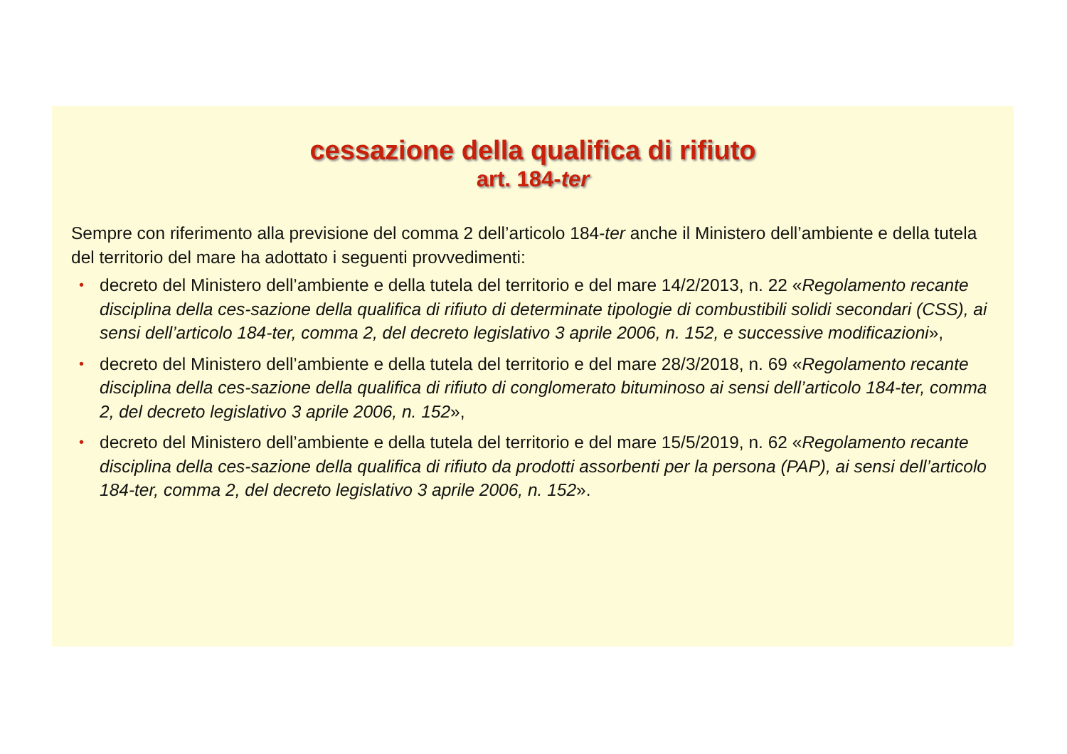cessazione della qualifica di rifiuto
art. 184-ter
Sempre con riferimento alla previsione del comma 2 dell’articolo 184-ter anche il Ministero dell’ambiente e della tutela del territorio del mare ha adottato i seguenti provvedimenti:
• decreto del Ministero dell’ambiente e della tutela del territorio e del mare 14/2/2013, n. 22 «Regolamento recante disciplina della ces-sazione della qualifica di rifiuto di determinate tipologie di combustibili solidi secondari (CSS), ai sensi dell’articolo 184-ter, comma 2, del decreto legislativo 3 aprile 2006, n. 152, e successive modificazioni»,
• decreto del Ministero dell’ambiente e della tutela del territorio e del mare 28/3/2018, n. 69 «Regolamento recante disciplina della ces-sazione della qualifica di rifiuto di conglomerato bituminoso ai sensi dell’articolo 184-ter, comma 2, del decreto legislativo 3 aprile 2006, n. 152»,
• decreto del Ministero dell’ambiente e della tutela del territorio e del mare 15/5/2019, n. 62 «Regolamento recante disciplina della ces-sazione della qualifica di rifiuto da prodotti assorbenti per la persona (PAP), ai sensi dell’articolo 184-ter, comma 2, del decreto legislativo 3 aprile 2006, n. 152».